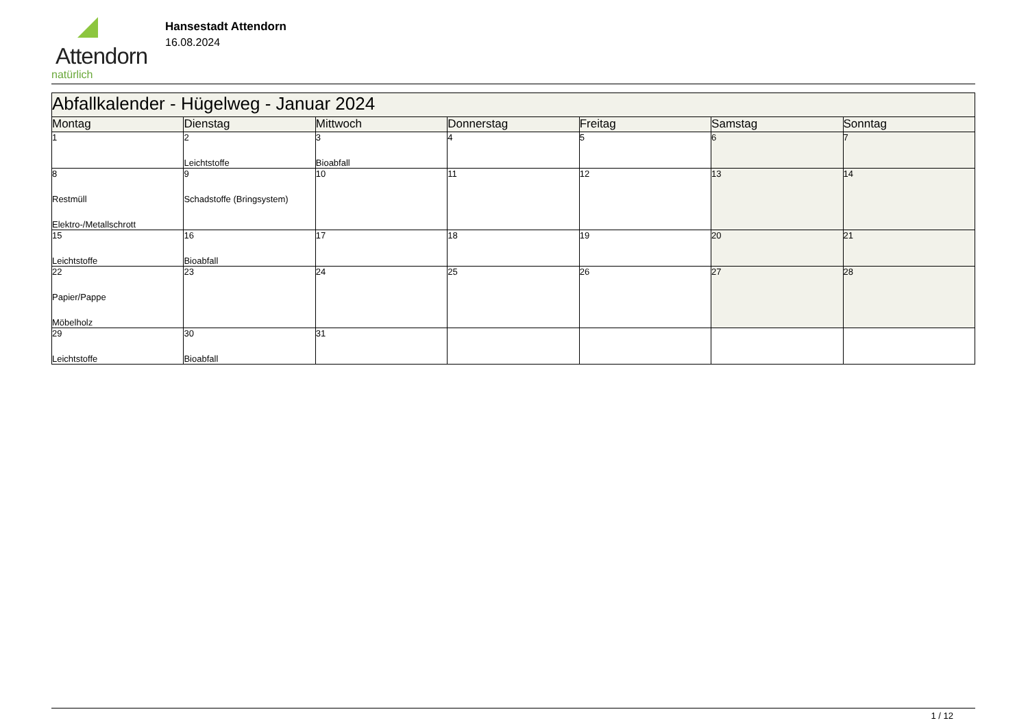Attendorn
natürlich
Hansestadt Attendorn
16.08.2024
| Abfallkalender - Hügelweg - Januar 2024 | | | | | | |
| Montag | Dienstag | Mittwoch | Donnerstag | Freitag | Samstag | Sonntag |
| 1 | 2 Leichtstoffe | 3 Bioabfall | 4 | 5 | 6 | 7 |
| 8 Restmüll Elektro-/Metallschrott | 9 Schadstoffe (Bringsystem) | 10 | 11 | 12 | 13 | 14 |
| 15 Leichtstoffe | 16 Bioabfall | 17 | 18 | 19 | 20 | 21 |
| 22 Papier/Pappe Möbelholz | 23 | 24 | 25 | 26 | 27 | 28 |
| 29 Leichtstoffe | 30 Bioabfall | 31 | | | | |
1 / 12